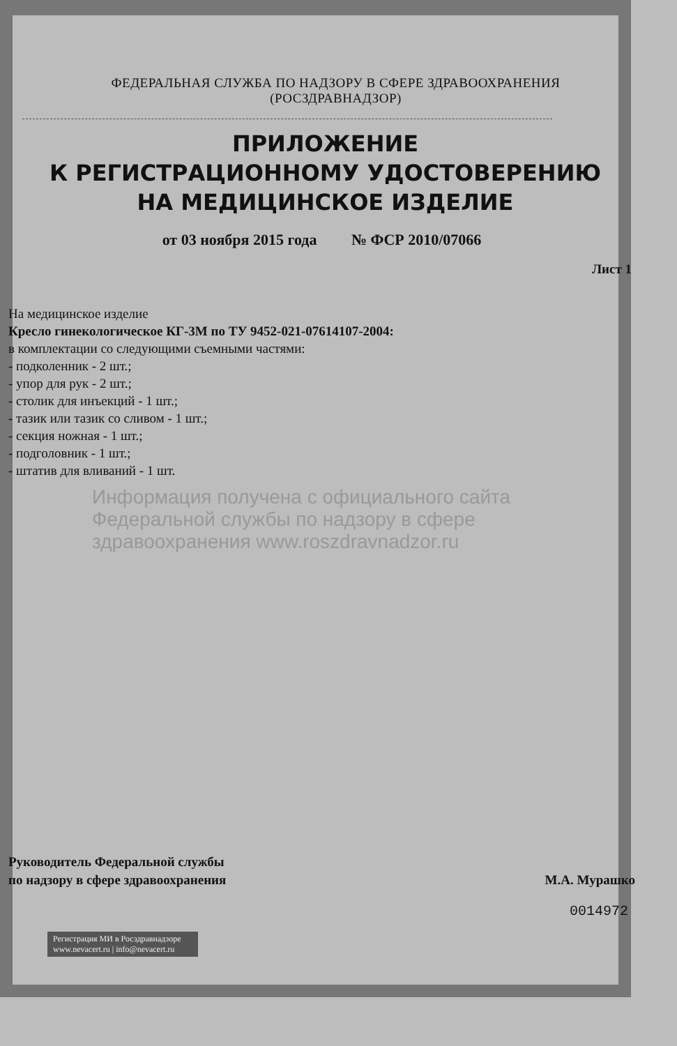ФЕДЕРАЛЬНАЯ СЛУЖБА ПО НАДЗОРУ В СФЕРЕ ЗДРАВООХРАНЕНИЯ
(РОСЗДРАВНАДЗОР)
ПРИЛОЖЕНИЕ
К РЕГИСТРАЦИОННОМУ УДОСТОВЕРЕНИЮ
НА МЕДИЦИНСКОЕ ИЗДЕЛИЕ
от 03 ноября 2015 года № ФСР 2010/07066
Лист 1
На медицинское изделие
Кресло гинекологическое КГ-3М по ТУ 9452-021-07614107-2004:
в комплектации со следующими съемными частями:
- подколенник - 2 шт.;
- упор для рук - 2 шт.;
- столик для инъекций - 1 шт.;
- тазик или тазик со сливом - 1 шт.;
- секция ножная - 1 шт.;
- подголовник - 1 шт.;
- штатив для вливаний - 1 шт.
Информация получена с официального сайта Федеральной службы по надзору в сфере здравоохранения www.roszdravnadzor.ru
Руководитель Федеральной службы
по надзору в сфере здравоохранения
М.А. Мурашко
0014972
Регистрация МИ в Росздравнадзоре
www.nevacert.ru | info@nevacert.ru